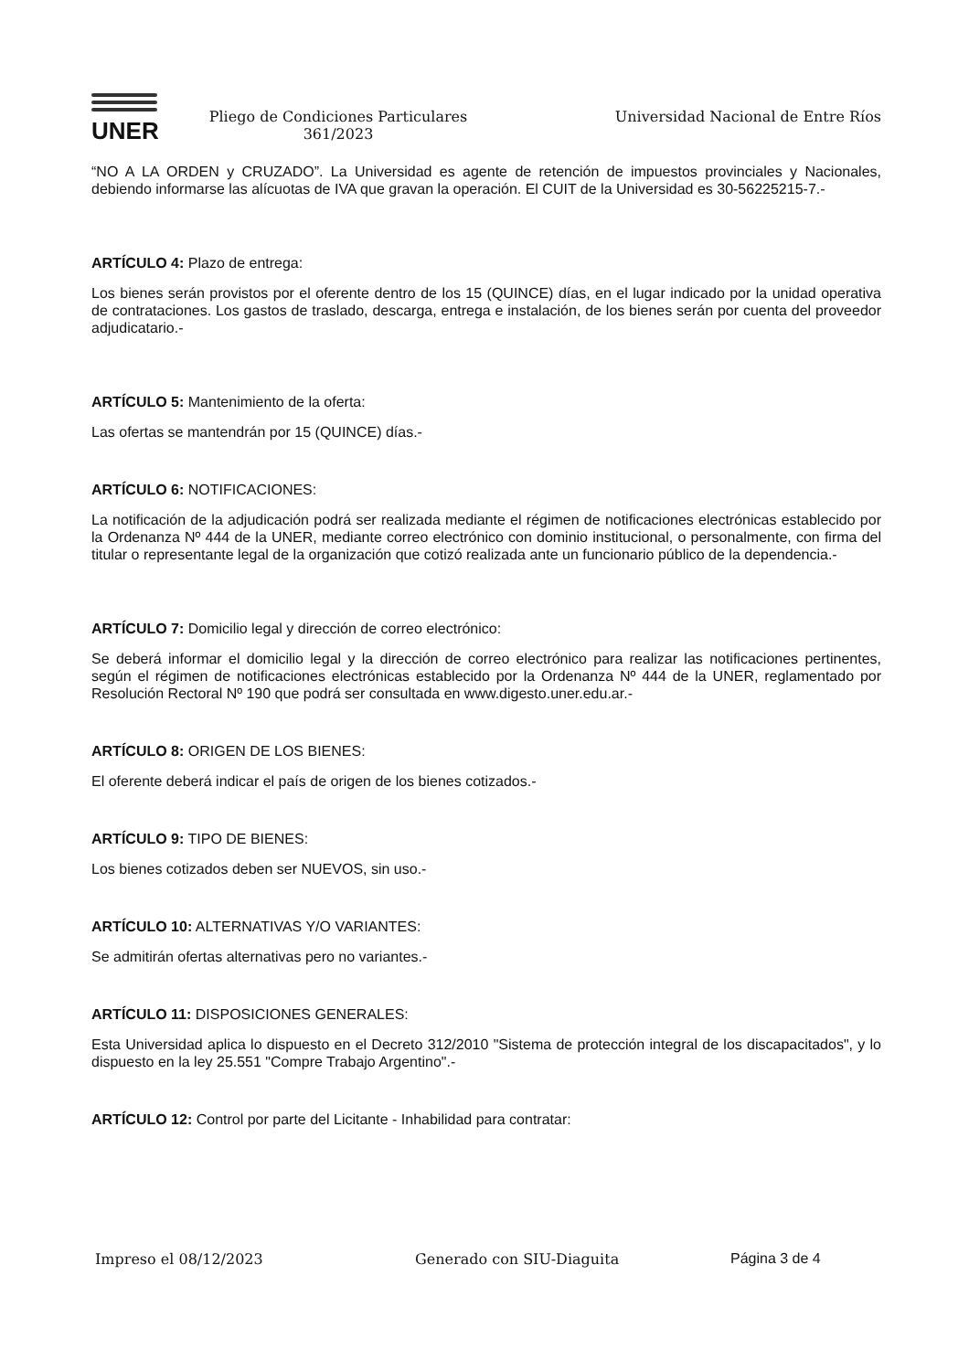UNER
Pliego de Condiciones Particulares
361/2023
Universidad Nacional de Entre Ríos
“NO A LA ORDEN y CRUZADO”. La Universidad es agente de retención de impuestos provinciales y Nacionales, debiendo informarse las alícuotas de IVA que gravan la operación. El CUIT de la Universidad es 30-56225215-7.-
ARTÍCULO 4: Plazo de entrega:
Los bienes serán provistos por el oferente dentro de los 15 (QUINCE) días, en el lugar indicado por la unidad operativa de contrataciones. Los gastos de traslado, descarga, entrega e instalación, de los bienes serán por cuenta del proveedor adjudicatario.-
ARTÍCULO 5: Mantenimiento de la oferta:
Las ofertas se mantendrán por 15 (QUINCE) días.-
ARTÍCULO 6: NOTIFICACIONES:
La notificación de la adjudicación podrá ser realizada mediante el régimen de notificaciones electrónicas establecido por la Ordenanza Nº 444 de la UNER, mediante correo electrónico con dominio institucional, o personalmente, con firma del titular o representante legal de la organización que cotizó realizada ante un funcionario público de la dependencia.-
ARTÍCULO 7: Domicilio legal y dirección de correo electrónico:
Se deberá informar el domicilio legal y la dirección de correo electrónico para realizar las notificaciones pertinentes, según el régimen de notificaciones electrónicas establecido por la Ordenanza Nº 444 de la UNER, reglamentado por Resolución Rectoral Nº 190 que podrá ser consultada en www.digesto.uner.edu.ar.-
ARTÍCULO 8: ORIGEN DE LOS BIENES:
El oferente deberá indicar el país de origen de los bienes cotizados.-
ARTÍCULO 9: TIPO DE BIENES:
Los bienes cotizados deben ser NUEVOS, sin uso.-
ARTÍCULO 10: ALTERNATIVAS Y/O VARIANTES:
Se admitirán ofertas alternativas pero no variantes.-
ARTÍCULO 11: DISPOSICIONES GENERALES:
Esta Universidad aplica lo dispuesto en el Decreto 312/2010 "Sistema de protección integral de los discapacitados", y lo dispuesto en la ley 25.551 "Compre Trabajo Argentino".-
ARTÍCULO 12: Control por parte del Licitante - Inhabilidad para contratar:
Impreso el 08/12/2023 Generado con SIU-Diaguita Página 3 de 4